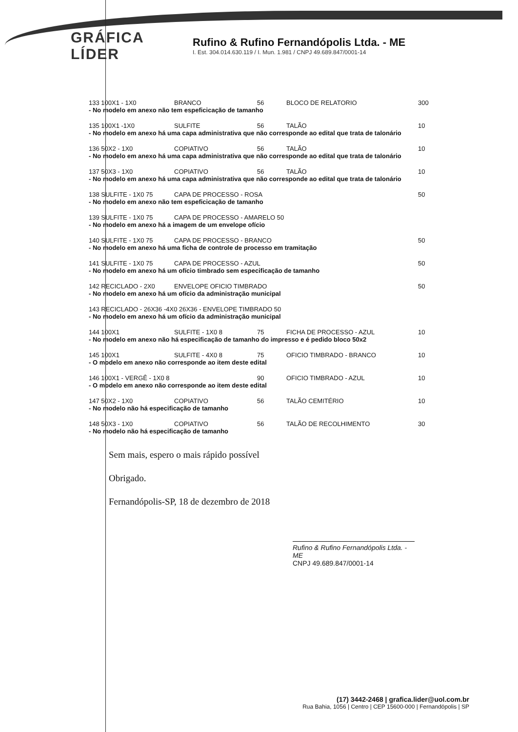GRÁFICA LÍDER
Rufino & Rufino Fernandópolis Ltda. - ME
I. Est. 304.014.630.119 / I. Mun. 1.981 / CNPJ 49.689.847/0001-14
133 100X1 - 1X0 BRANCO 56 BLOCO DE RELATORIO 300
- No modelo em anexo não tem espeficicação de tamanho
135 100X1 -1X0 SULFITE 56 TALÃO 10
- No modelo em anexo há uma capa administrativa que não corresponde ao edital que trata de talonário
136 50X2 - 1X0 COPIATIVO 56 TALÃO 10
- No modelo em anexo há uma capa administrativa que não corresponde ao edital que trata de talonário
137 50X3 - 1X0 COPIATIVO 56 TALÃO 10
- No modelo em anexo há uma capa administrativa que não corresponde ao edital que trata de talonário
138 SULFITE - 1X0 75 CAPA DE PROCESSO - ROSA 50
- No modelo em anexo não tem espeficicação de tamanho
139 SULFITE - 1X0 75 CAPA DE PROCESSO - AMARELO 50
- No modelo em anexo há a imagem de um envelope ofício
140 SULFITE - 1X0 75 CAPA DE PROCESSO - BRANCO 50
- No modelo em anexo há uma ficha de controle de processo em tramitação
141 SULFITE - 1X0 75 CAPA DE PROCESSO - AZUL 50
- No modelo em anexo há um ofício timbrado sem especificação de tamanho
142 RECICLADO - 2X0 ENVELOPE OFICIO TIMBRADO 50
- No modelo em anexo há um ofício da administração municipal
143 RECICLADO - 26X36 -4X0 26X36 - ENVELOPE TIMBRADO 50
- No modelo em anexo há um ofício da administração municipal
144 100X1 SULFITE - 1X0 8 75 FICHA DE PROCESSO - AZUL 10
- No modelo em anexo não há especificação de tamanho do impresso e é pedido bloco 50x2
145 100X1 SULFITE - 4X0 8 75 OFICIO TIMBRADO - BRANCO 10
- O modelo em anexo não corresponde ao item deste edital
146 100X1 - VERGÊ - 1X0 8 90 OFICIO TIMBRADO - AZUL 10
- O modelo em anexo não corresponde ao item deste edital
147 50X2 - 1X0 COPIATIVO 56 TALÃO CEMITÉRIO 10
- No modelo não há especificação de tamanho
148 50X3 - 1X0 COPIATIVO 56 TALÃO DE RECOLHIMENTO 30
- No modelo não há especificação de tamanho
Sem mais, espero o mais rápido possível
Obrigado.
Fernandópolis-SP, 18 de dezembro de 2018
Rufino & Rufino Fernandópolis Ltda. - ME
CNPJ 49.689.847/0001-14
(17) 3442-2468 | grafica.lider@uol.com.br
Rua Bahia, 1056 | Centro | CEP 15600-000 | Fernandópolis | SP